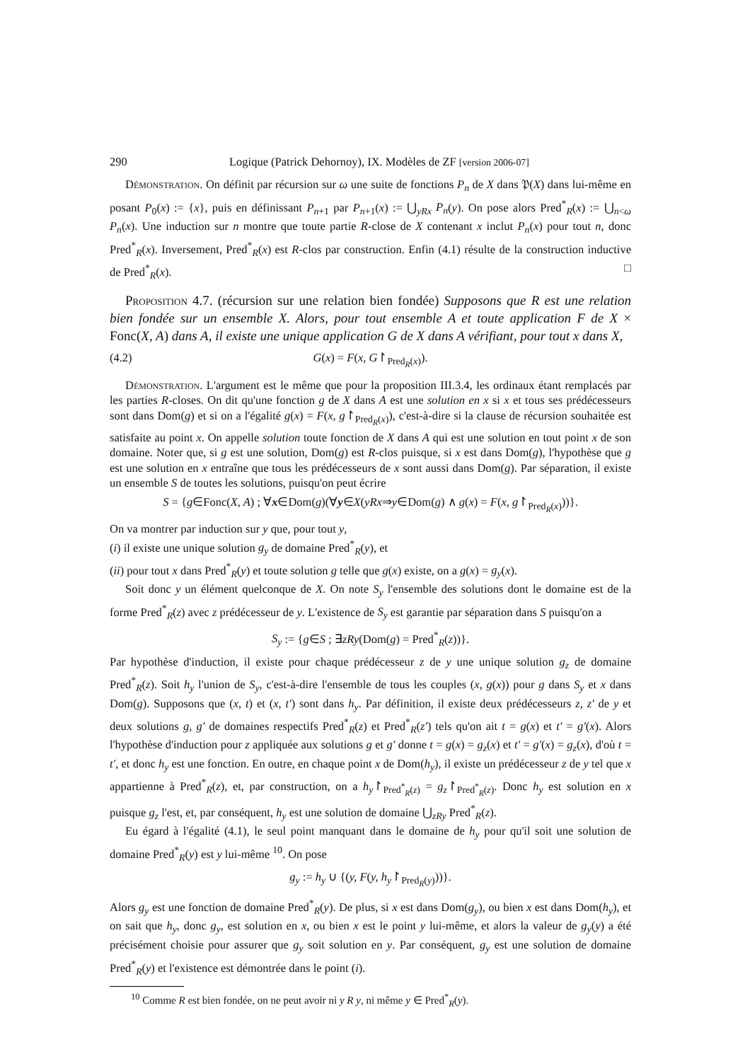290 Logique (Patrick Dehornoy), IX. Modèles de ZF [version 2006-07]
Démonstration. On définit par récursion sur ω une suite de fonctions P<sub>n</sub> de X dans 𝔓(X) dans lui-même en posant P<sub>0</sub>(x) := {x}, puis en définissant P<sub>n+1</sub> par P<sub>n+1</sub>(x) := ⋃<sub>yRx</sub> P<sub>n</sub>(y). On pose alors Pred<sup>*</sup><sub>R</sub>(x) := ⋃<sub>n<ω</sub> P<sub>n</sub>(x). Une induction sur n montre que toute partie R-close de X contenant x inclut P<sub>n</sub>(x) pour tout n, donc Pred<sup>*</sup><sub>R</sub>(x). Inversement, Pred<sup>*</sup><sub>R</sub>(x) est R-clos par construction. Enfin (4.1) résulte de la construction inductive de Pred<sup>*</sup><sub>R</sub>(x). □
Proposition 4.7. (récursion sur une relation bien fondée) Supposons que R est une relation bien fondée sur un ensemble X. Alors, pour tout ensemble A et toute application F de X × Fonc(X, A) dans A, il existe une unique application G de X dans A vérifiant, pour tout x dans X,
(4.2) G(x) = F(x, G↾<sub>Pred<sub>R</sub>(x)</sub>).
Démonstration. L'argument est le même que pour la proposition III.3.4, les ordinaux étant remplacés par les parties R-closes. On dit qu'une fonction g de X dans A est une solution en x si x et tous ses prédécesseurs sont dans Dom(g) et si on a l'égalité g(x) = F(x, g↾<sub>Pred<sub>R</sub>(x)</sub>), c'est-à-dire si la clause de récursion souhaitée est satisfaite au point x. On appelle solution toute fonction de X dans A qui est une solution en tout point x de son domaine. Noter que, si g est une solution, Dom(g) est R-clos puisque, si x est dans Dom(g), l'hypothèse que g est une solution en x entraîne que tous les prédécesseurs de x sont aussi dans Dom(g). Par séparation, il existe un ensemble S de toutes les solutions, puisqu'on peut écrire
S = {g∈Fonc(X, A) ; ∀x∈Dom(g)(∀y∈X(yRx⇒y∈Dom(g) ∧ g(x) = F(x, g↾<sub>Pred<sub>R</sub>(x)</sub>))}.
On va montrer par induction sur y que, pour tout y,
(i) il existe une unique solution g<sub>y</sub> de domaine Pred<sup>*</sup><sub>R</sub>(y), et
(ii) pour tout x dans Pred<sup>*</sup><sub>R</sub>(y) et toute solution g telle que g(x) existe, on a g(x) = g<sub>y</sub>(x).
Soit donc y un élément quelconque de X. On note S<sub>y</sub> l'ensemble des solutions dont le domaine est de la forme Pred<sup>*</sup><sub>R</sub>(z) avec z prédécesseur de y. L'existence de S<sub>y</sub> est garantie par séparation dans S puisqu'on a
S<sub>y</sub> := {g∈S ; ∃zRy(Dom(g) = Pred<sup>*</sup><sub>R</sub>(z))}.
Par hypothèse d'induction, il existe pour chaque prédécesseur z de y une unique solution g<sub>z</sub> de domaine Pred<sup>*</sup><sub>R</sub>(z). Soit h<sub>y</sub> l'union de S<sub>y</sub>, c'est-à-dire l'ensemble de tous les couples (x, g(x)) pour g dans S<sub>y</sub> et x dans Dom(g). Supposons que (x, t) et (x, t′) sont dans h<sub>y</sub>. Par définition, il existe deux prédécesseurs z, z′ de y et deux solutions g, g′ de domaines respectifs Pred<sup>*</sup><sub>R</sub>(z) et Pred<sup>*</sup><sub>R</sub>(z′) tels qu'on ait t = g(x) et t′ = g′(x). Alors l'hypothèse d'induction pour z appliquée aux solutions g et g′ donne t = g(x) = g<sub>z</sub>(x) et t′ = g′(x) = g<sub>z</sub>(x), d'où t = t′, et donc h<sub>y</sub> est une fonction. En outre, en chaque point x de Dom(h<sub>y</sub>), il existe un prédécesseur z de y tel que x appartienne à Pred<sup>*</sup><sub>R</sub>(z), et, par construction, on a h<sub>y</sub>↾<sub>Pred<sup>*</sup><sub>R</sub>(z)</sub> = g<sub>z</sub>↾<sub>Pred<sup>*</sup><sub>R</sub>(z)</sub>. Donc h<sub>y</sub> est solution en x puisque g<sub>z</sub> l'est, et, par conséquent, h<sub>y</sub> est une solution de domaine ⋃<sub>zRy</sub> Pred<sup>*</sup><sub>R</sub>(z).
Eu égard à l'égalité (4.1), le seul point manquant dans le domaine de h<sub>y</sub> pour qu'il soit une solution de domaine Pred<sup>*</sup><sub>R</sub>(y) est y lui-même <sup>10</sup>. On pose
g<sub>y</sub> := h<sub>y</sub> ∪ {(y, F(y, h<sub>y</sub>↾<sub>Pred<sub>R</sub>(y)</sub>))}.
Alors g<sub>y</sub> est une fonction de domaine Pred<sup>*</sup><sub>R</sub>(y). De plus, si x est dans Dom(g<sub>y</sub>), ou bien x est dans Dom(h<sub>y</sub>), et on sait que h<sub>y</sub>, donc g<sub>y</sub>, est solution en x, ou bien x est le point y lui-même, et alors la valeur de g<sub>y</sub>(y) a été précisément choisie pour assurer que g<sub>y</sub> soit solution en y. Par conséquent, g<sub>y</sub> est une solution de domaine Pred<sup>*</sup><sub>R</sub>(y) et l'existence est démontrée dans le point (i).
<sup>10</sup> Comme R est bien fondée, on ne peut avoir ni y R y, ni même y ∈ Pred<sup>*</sup><sub>R</sub>(y).